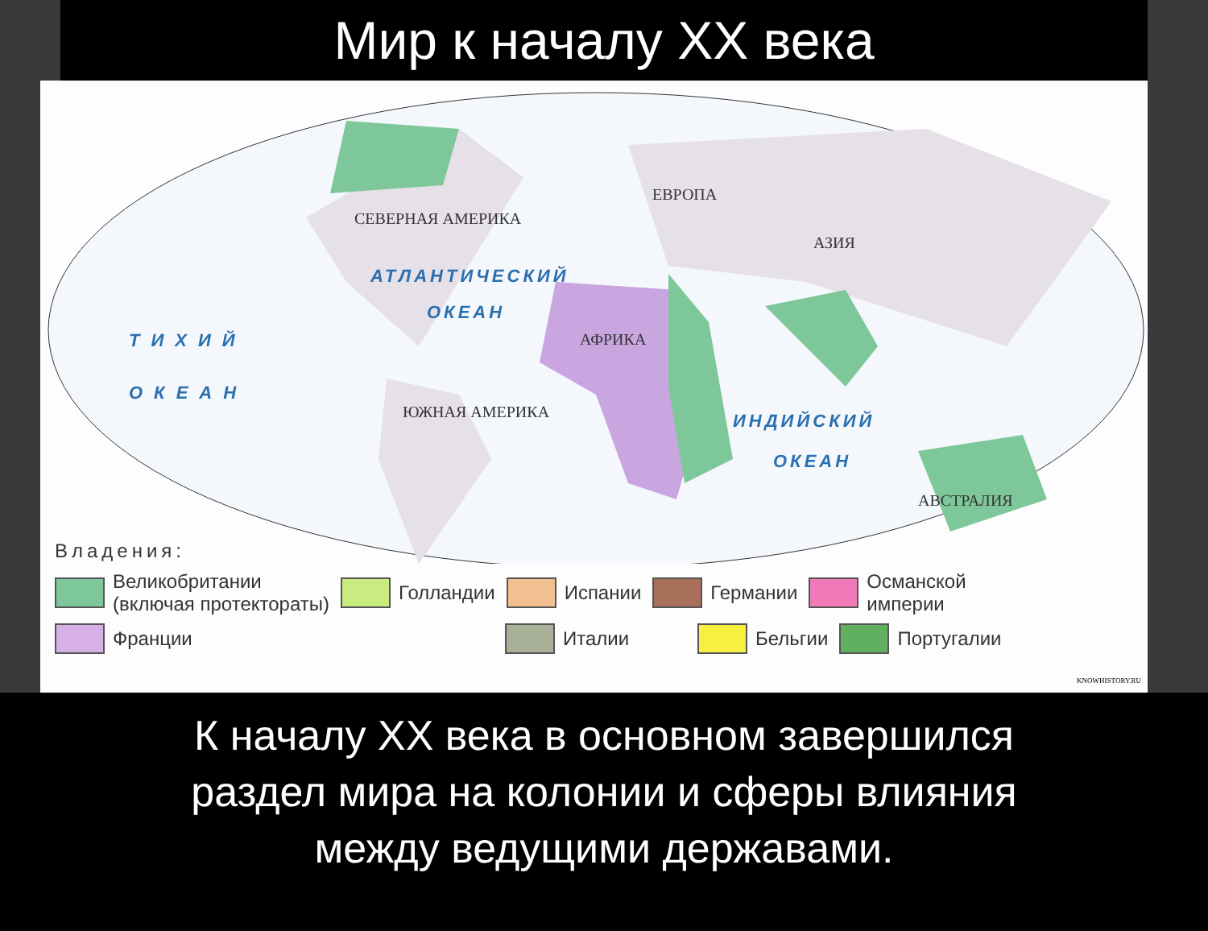Мир к началу XX века
СЕВЕРНАЯ АМЕРИКА
ЕВРОПА
АЗИЯ
АФРИКА
ЮЖНАЯ АМЕРИКА
АВСТРАЛИЯ
АТЛАНТИЧЕСКИЙ
ОКЕАН
ТИХИЙ
ОКЕАН
ИНДИЙСКИЙ
ОКЕАН
Владения:
Великобритании
(включая протектораты)
Голландии Испании Германии
Османской
империи
Франции Италии Бельгии Португалии
KNOWHISTORY.RU
К началу XX века в основном завершился
раздел мира на колонии и сферы влияния
между ведущими державами.